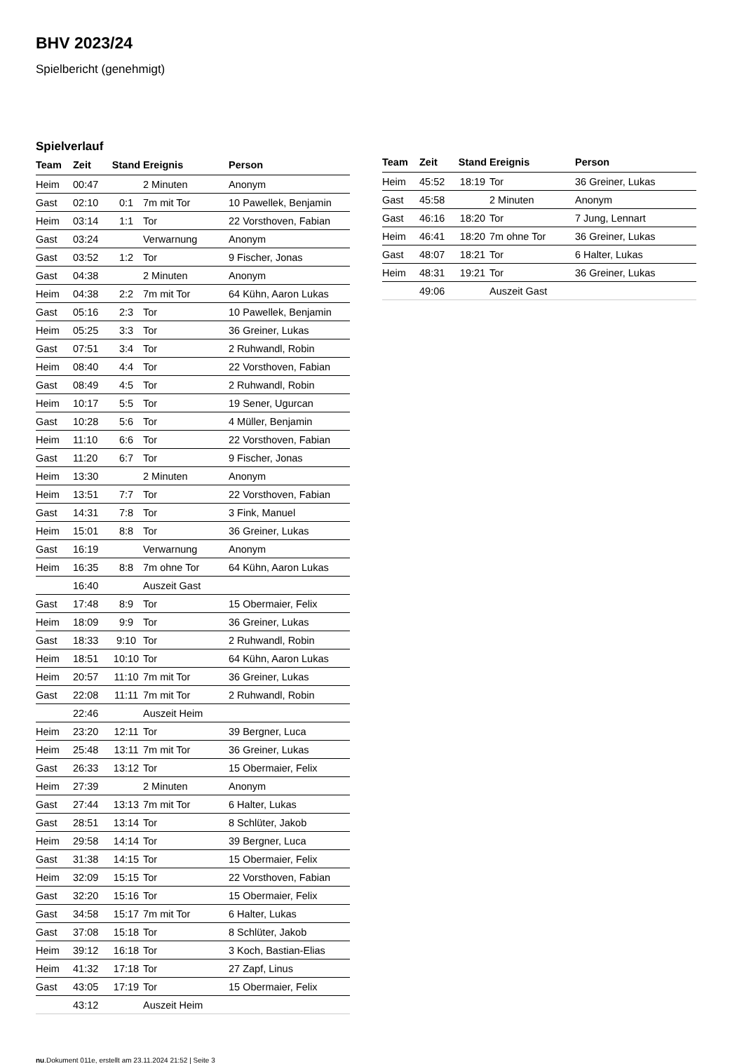BHV 2023/24
Spielbericht (genehmigt)
Spielverlauf
| Team | Zeit | Stand | Ereignis | Person |
| --- | --- | --- | --- | --- |
| Heim | 00:47 | | 2 Minuten | Anonym |
| Gast | 02:10 | 0:1 | 7m mit Tor | 10 Pawellek, Benjamin |
| Heim | 03:14 | 1:1 | Tor | 22 Vorsthoven, Fabian |
| Gast | 03:24 | | Verwarnung | Anonym |
| Gast | 03:52 | 1:2 | Tor | 9 Fischer, Jonas |
| Gast | 04:38 | | 2 Minuten | Anonym |
| Heim | 04:38 | 2:2 | 7m mit Tor | 64 Kühn, Aaron Lukas |
| Gast | 05:16 | 2:3 | Tor | 10 Pawellek, Benjamin |
| Heim | 05:25 | 3:3 | Tor | 36 Greiner, Lukas |
| Gast | 07:51 | 3:4 | Tor | 2 Ruhwandl, Robin |
| Heim | 08:40 | 4:4 | Tor | 22 Vorsthoven, Fabian |
| Gast | 08:49 | 4:5 | Tor | 2 Ruhwandl, Robin |
| Heim | 10:17 | 5:5 | Tor | 19 Sener, Ugurcan |
| Gast | 10:28 | 5:6 | Tor | 4 Müller, Benjamin |
| Heim | 11:10 | 6:6 | Tor | 22 Vorsthoven, Fabian |
| Gast | 11:20 | 6:7 | Tor | 9 Fischer, Jonas |
| Heim | 13:30 | | 2 Minuten | Anonym |
| Heim | 13:51 | 7:7 | Tor | 22 Vorsthoven, Fabian |
| Gast | 14:31 | 7:8 | Tor | 3 Fink, Manuel |
| Heim | 15:01 | 8:8 | Tor | 36 Greiner, Lukas |
| Gast | 16:19 | | Verwarnung | Anonym |
| Heim | 16:35 | 8:8 | 7m ohne Tor | 64 Kühn, Aaron Lukas |
| | 16:40 | | Auszeit Gast | |
| Gast | 17:48 | 8:9 | Tor | 15 Obermaier, Felix |
| Heim | 18:09 | 9:9 | Tor | 36 Greiner, Lukas |
| Gast | 18:33 | 9:10 | Tor | 2 Ruhwandl, Robin |
| Heim | 18:51 | 10:10 | Tor | 64 Kühn, Aaron Lukas |
| Heim | 20:57 | 11:10 | 7m mit Tor | 36 Greiner, Lukas |
| Gast | 22:08 | 11:11 | 7m mit Tor | 2 Ruhwandl, Robin |
| | 22:46 | | Auszeit Heim | |
| Heim | 23:20 | 12:11 | Tor | 39 Bergner, Luca |
| Heim | 25:48 | 13:11 | 7m mit Tor | 36 Greiner, Lukas |
| Gast | 26:33 | 13:12 | Tor | 15 Obermaier, Felix |
| Heim | 27:39 | | 2 Minuten | Anonym |
| Gast | 27:44 | 13:13 | 7m mit Tor | 6 Halter, Lukas |
| Gast | 28:51 | 13:14 | Tor | 8 Schlüter, Jakob |
| Heim | 29:58 | 14:14 | Tor | 39 Bergner, Luca |
| Gast | 31:38 | 14:15 | Tor | 15 Obermaier, Felix |
| Heim | 32:09 | 15:15 | Tor | 22 Vorsthoven, Fabian |
| Gast | 32:20 | 15:16 | Tor | 15 Obermaier, Felix |
| Gast | 34:58 | 15:17 | 7m mit Tor | 6 Halter, Lukas |
| Gast | 37:08 | 15:18 | Tor | 8 Schlüter, Jakob |
| Heim | 39:12 | 16:18 | Tor | 3 Koch, Bastian-Elias |
| Heim | 41:32 | 17:18 | Tor | 27 Zapf, Linus |
| Gast | 43:05 | 17:19 | Tor | 15 Obermaier, Felix |
| | 43:12 | | Auszeit Heim | |
| Team | Zeit | Stand | Ereignis | Person |
| --- | --- | --- | --- | --- |
| Heim | 45:52 | 18:19 | Tor | 36 Greiner, Lukas |
| Gast | 45:58 | | 2 Minuten | Anonym |
| Gast | 46:16 | 18:20 | Tor | 7 Jung, Lennart |
| Heim | 46:41 | 18:20 | 7m ohne Tor | 36 Greiner, Lukas |
| Gast | 48:07 | 18:21 | Tor | 6 Halter, Lukas |
| Heim | 48:31 | 19:21 | Tor | 36 Greiner, Lukas |
| | 49:06 | | Auszeit Gast | |
nu.Dokument 011e, erstellt am 23.11.2024 21:52 | Seite 3